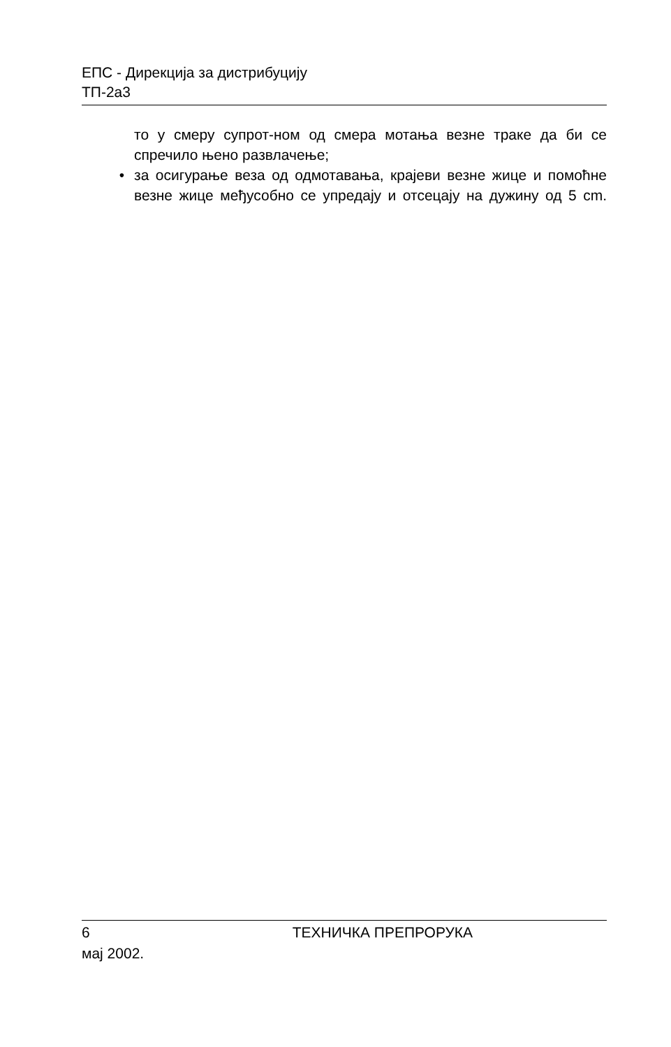ЕПС - Дирекција за дистрибуцију
ТП-2а3
то у смеру супрот-ном од смера мотања везне траке да би се спречило њено развлачење;
• за осигурање веза од одмотавања, крајеви везне жице и помоћне везне жице међусобно се упредају и отсецају на дужину од 5 cm.
6 ТЕХНИЧКА ПРЕПРОРУКА
мај 2002.